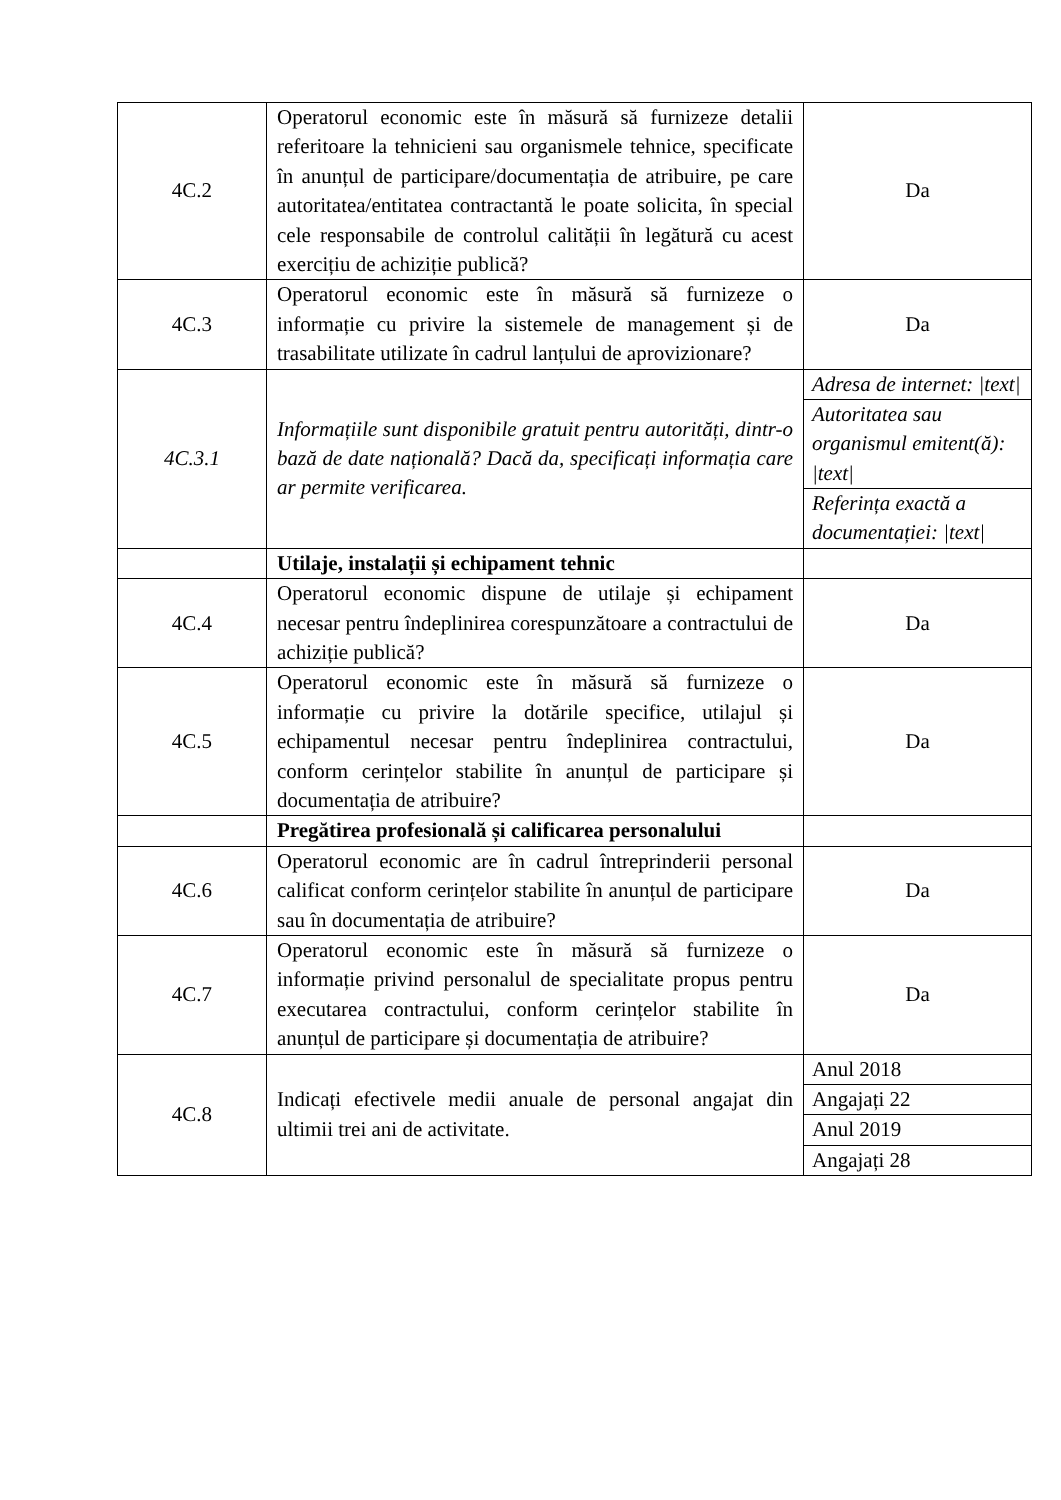| 4C.2 | Operatorul economic este în măsură să furnizeze detalii referitoare la tehnicieni sau organismele tehnice, specificate în anunțul de participare/documentația de atribuire, pe care autoritatea/entitatea contractantă le poate solicita, în special cele responsabile de controlul calității în legătură cu acest exercițiu de achiziție publică? | Da |
| 4C.3 | Operatorul economic este în măsură să furnizeze o informație cu privire la sistemele de management și de trasabilitate utilizate în cadrul lanțului de aprovizionare? | Da |
| 4C.3.1 | Informațiile sunt disponibile gratuit pentru autorități, dintr-o bază de date națională? Dacă da, specificați informația care ar permite verificarea. | Adresa de internet: /text/ |
| | | Autoritatea sau organismul emitent(ă): /text/ |
| | | Referința exactă a documentației: /text/ |
| | Utilaje, instalații și echipament tehnic | |
| 4C.4 | Operatorul economic dispune de utilaje și echipament necesar pentru îndeplinirea corespunzătoare a contractului de achiziție publică? | Da |
| 4C.5 | Operatorul economic este în măsură să furnizeze o informație cu privire la dotările specifice, utilajul și echipamentul necesar pentru îndeplinirea contractului, conform cerințelor stabilite în anunțul de participare și documentația de atribuire? | Da |
| | Pregătirea profesională și calificarea personalului | |
| 4C.6 | Operatorul economic are în cadrul întreprinderii personal calificat conform cerințelor stabilite în anunțul de participare sau în documentația de atribuire? | Da |
| 4C.7 | Operatorul economic este în măsură să furnizeze o informație privind personalul de specialitate propus pentru executarea contractului, conform cerințelor stabilite în anunțul de participare și documentația de atribuire? | Da |
| 4C.8 | Indicați efectivele medii anuale de personal angajat din ultimii trei ani de activitate. | Anul 2018 |
| | | Angajați 22 |
| | | Anul 2019 |
| | | Angajați 28 |